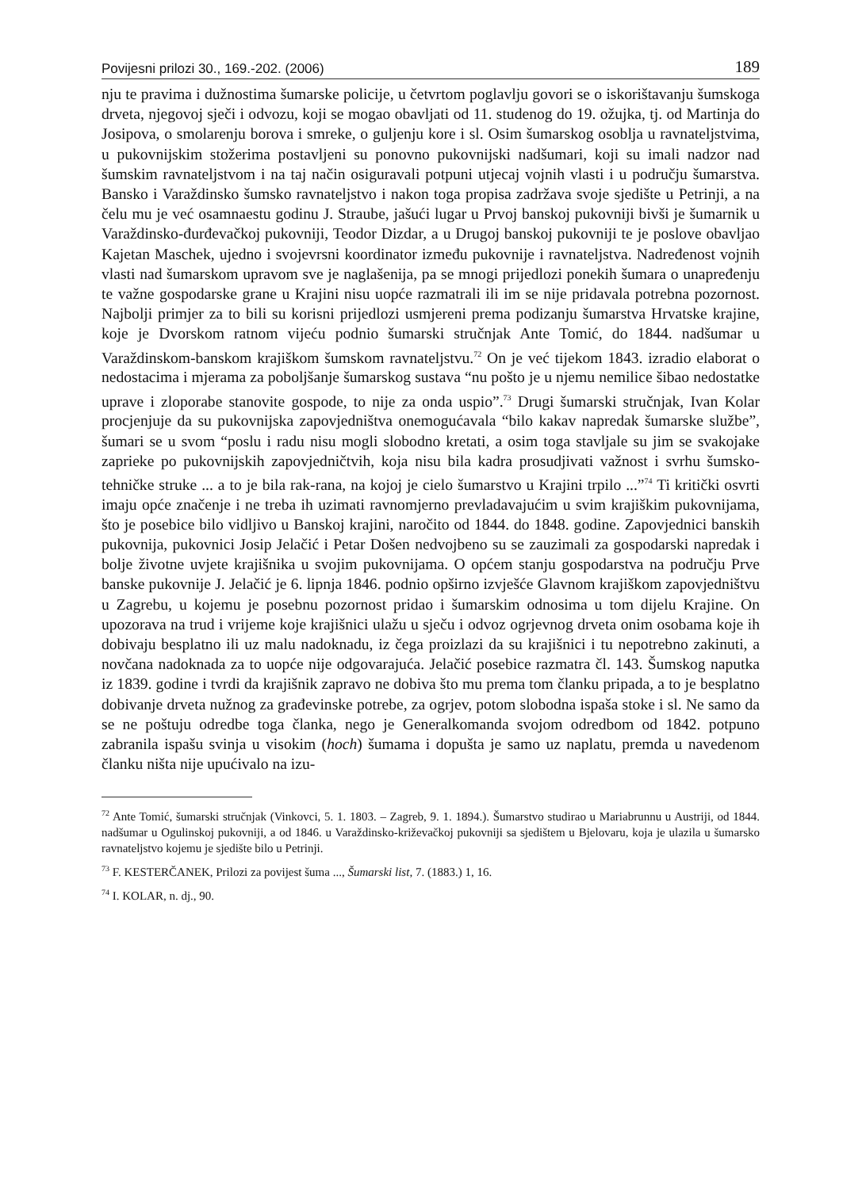Povijesni prilozi 30., 169.-202. (2006) 189
nju te pravima i dužnostima šumarske policije, u četvrtom poglavlju govori se o iskorištavanju šumskoga drveta, njegovoj sječi i odvozu, koji se mogao obavljati od 11. studenog do 19. ožujka, tj. od Martinja do Josipova, o smolarenju borova i smreke, o guljenju kore i sl. Osim šumarskog osoblja u ravnateljstvima, u pukovnijskim stožerima postavljeni su ponovno pukovnijski nadšumari, koji su imali nadzor nad šumskim ravnateljstvom i na taj način osiguravali potpuni utjecaj vojnih vlasti i u području šumarstva. Bansko i Varaždinsko šumsko ravnateljstvo i nakon toga propisa zadržava svoje sjedište u Petrinji, a na čelu mu je već osamnaestu godinu J. Straube, jašući lugar u Prvoj banskoj pukovniji bivši je šumarnik u Varaždinsko-đurđevačkoj pukovniji, Teodor Dizdar, a u Drugoj banskoj pukovniji te je poslove obavljao Kajetan Maschek, ujedno i svojevrsni koordinator između pukovnije i ravnateljstva. Nadređenost vojnih vlasti nad šumarskom upravom sve je naglašenija, pa se mnogi prijedlozi ponekih šumara o unapređenju te važne gospodarske grane u Krajini nisu uopće razmatrali ili im se nije pridavala potrebna pozornost. Najbolji primjer za to bili su korisni prijedlozi usmjereni prema podizanju šumarstva Hrvatske krajine, koje je Dvorskom ratnom vijeću podnio šumarski stručnjak Ante Tomić, do 1844. nadšumar u Varaždinskom-banskom krajiškom šumskom ravnateljstvu.<sup>72</sup> On je već tijekom 1843. izradio elaborat o nedostacima i mjerama za poboljšanje šumarskog sustava “nu pošto je u njemu nemilice šibao nedostatke uprave i zloporabe stanovite gospode, to nije za onda uspio”.<sup>73</sup> Drugi šumarski stručnjak, Ivan Kolar procjenjuje da su pukovnijska zapovjedništva onemogućavala “bilo kakav napredak šumarske službe”, šumari se u svom “poslu i radu nisu mogli slobodno kretati, a osim toga stavljale su jim se svakojake zaprieke po pukovnijskih zapovjedničtvih, koja nisu bila kadra prosudjivati važnost i svrhu šumsko-tehničke struke ... a to je bila rak-rana, na kojoj je cielo šumarstvo u Krajini trpilo ...”<sup>74</sup> Ti kritički osvrti imaju opće značenje i ne treba ih uzimati ravnomjerno prevladavajućim u svim krajiškim pukovnijama, što je posebice bilo vidljivo u Banskoj krajini, naročito od 1844. do 1848. godine. Zapovjednici banskih pukovnija, pukovnici Josip Jelačić i Petar Došen nedvojbeno su se zauzimali za gospodarski napredak i bolje životne uvjete krajišnika u svojim pukovnijama. O općem stanju gospodarstva na području Prve banske pukovnije J. Jelačić je 6. lipnja 1846. podnio opširno izvješće Glavnom krajiškom zapovjedništvu u Zagrebu, u kojemu je posebnu pozornost pridao i šumarskim odnosima u tom dijelu Krajine. On upozorava na trud i vrijeme koje krajišnici ulažu u sječu i odvoz ogrjevnog drveta onim osobama koje ih dobivaju besplatno ili uz malu nadoknadu, iz čega proizlazi da su krajišnici i tu nepotrebno zakinuti, a novčana nadoknada za to uopće nije odgovarajuća. Jelačić posebice razmatra čl. 143. Šumskog naputka iz 1839. godine i tvrdi da krajišnik zapravo ne dobiva što mu prema tom članku pripada, a to je besplatno dobivanje drveta nužnog za građevinske potrebe, za ogrjev, potom slobodna ispaša stoke i sl. Ne samo da se ne poštuju odredbe toga članka, nego je Generalkomanda svojom odredbom od 1842. potpuno zabranila ispašu svinja u visokim (hoch) šumama i dopušta je samo uz naplatu, premda u navedenom članku ništa nije upućivalo na izu-
<sup>72</sup> Ante Tomić, šumarski stručnjak (Vinkovci, 5. 1. 1803. – Zagreb, 9. 1. 1894.). Šumarstvo studirao u Mariabrunnu u Austriji, od 1844. nadšumar u Ogulinskoj pukovniji, a od 1846. u Varaždinsko-križevačkoj pukovniji sa sjedištem u Bjelovaru, koja je ulazila u šumarsko ravnateljstvo kojemu je sjedište bilo u Petrinji.
<sup>73</sup> F. KESTERČANEK, Prilozi za povijest šuma ..., Šumarski list, 7. (1883.) 1, 16.
<sup>74</sup> I. KOLAR, n. dj., 90.